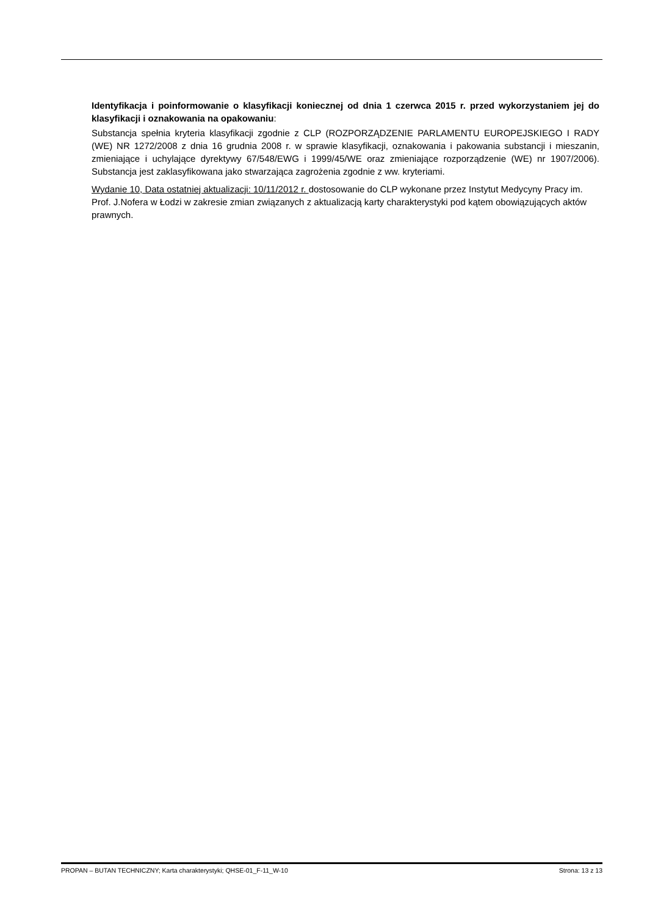Identyfikacja i poinformowanie o klasyfikacji koniecznej od dnia 1 czerwca 2015 r. przed wykorzystaniem jej do klasyfikacji i oznakowania na opakowaniu:
Substancja spełnia kryteria klasyfikacji zgodnie z CLP (ROZPORZĄDZENIE PARLAMENTU EUROPEJSKIEGO I RADY (WE) NR 1272/2008 z dnia 16 grudnia 2008 r. w sprawie klasyfikacji, oznakowania i pakowania substancji i mieszanin, zmieniające i uchylające dyrektywy 67/548/EWG i 1999/45/WE oraz zmieniające rozporządzenie (WE) nr 1907/2006). Substancja jest zaklasyfikowana jako stwarzająca zagrożenia zgodnie z ww. kryteriami.
Wydanie 10, Data ostatniej aktualizacji: 10/11/2012 r. dostosowanie do CLP wykonane przez Instytut Medycyny Pracy im. Prof. J.Nofera w Łodzi w zakresie zmian związanych z aktualizacją karty charakterystyki pod kątem obowiązujących aktów prawnych.
PROPAN – BUTAN TECHNICZNY; Karta charakterystyki; QHSE-01_F-11_W-10 Strona: 13 z 13